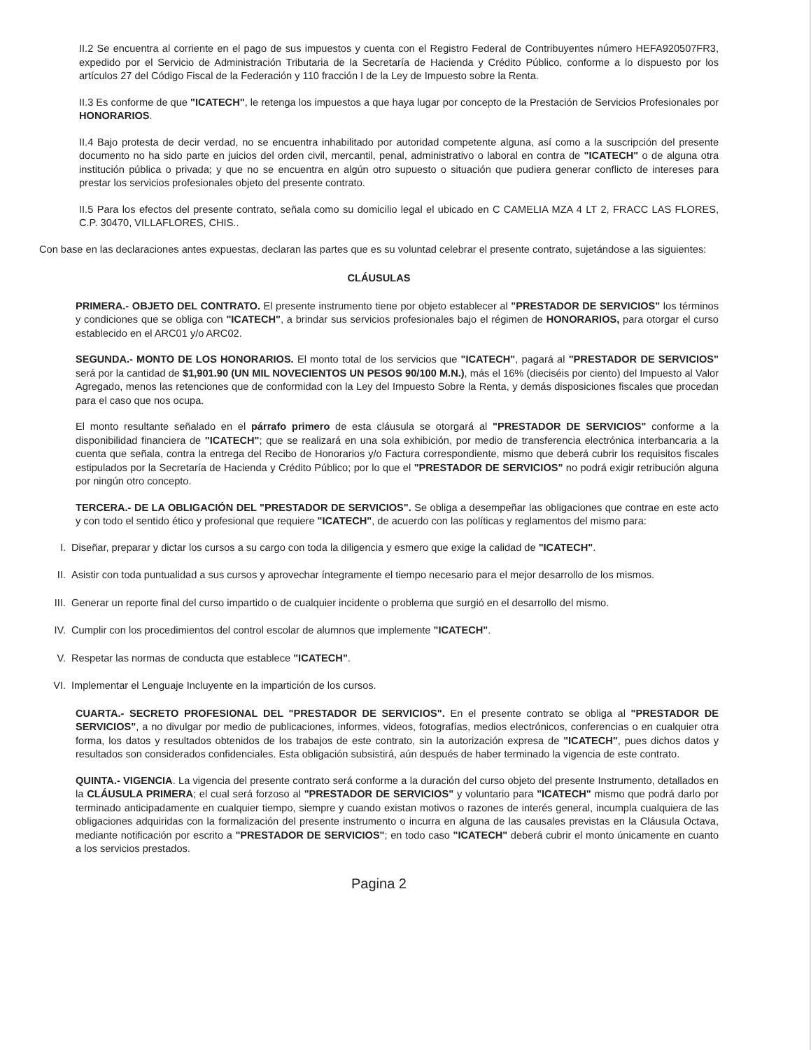II.2 Se encuentra al corriente en el pago de sus impuestos y cuenta con el Registro Federal de Contribuyentes número HEFA920507FR3, expedido por el Servicio de Administración Tributaria de la Secretaría de Hacienda y Crédito Público, conforme a lo dispuesto por los artículos 27 del Código Fiscal de la Federación y 110 fracción I de la Ley de Impuesto sobre la Renta.
II.3 Es conforme de que "ICATECH", le retenga los impuestos a que haya lugar por concepto de la Prestación de Servicios Profesionales por HONORARIOS.
II.4 Bajo protesta de decir verdad, no se encuentra inhabilitado por autoridad competente alguna, así como a la suscripción del presente documento no ha sido parte en juicios del orden civil, mercantil, penal, administrativo o laboral en contra de "ICATECH" o de alguna otra institución pública o privada; y que no se encuentra en algún otro supuesto o situación que pudiera generar conflicto de intereses para prestar los servicios profesionales objeto del presente contrato.
II.5 Para los efectos del presente contrato, señala como su domicilio legal el ubicado en C CAMELIA MZA 4 LT 2, FRACC LAS FLORES, C.P. 30470, VILLAFLORES, CHIS..
Con base en las declaraciones antes expuestas, declaran las partes que es su voluntad celebrar el presente contrato, sujetándose a las siguientes:
CLÁUSULAS
PRIMERA.- OBJETO DEL CONTRATO. El presente instrumento tiene por objeto establecer al "PRESTADOR DE SERVICIOS" los términos y condiciones que se obliga con "ICATECH", a brindar sus servicios profesionales bajo el régimen de HONORARIOS, para otorgar el curso establecido en el ARC01 y/o ARC02.
SEGUNDA.- MONTO DE LOS HONORARIOS. El monto total de los servicios que "ICATECH", pagará al "PRESTADOR DE SERVICIOS" será por la cantidad de $1,901.90 (UN MIL NOVECIENTOS UN PESOS 90/100 M.N.), más el 16% (dieciséis por ciento) del Impuesto al Valor Agregado, menos las retenciones que de conformidad con la Ley del Impuesto Sobre la Renta, y demás disposiciones fiscales que procedan para el caso que nos ocupa.
El monto resultante señalado en el párrafo primero de esta cláusula se otorgará al "PRESTADOR DE SERVICIOS" conforme a la disponibilidad financiera de "ICATECH"; que se realizará en una sola exhibición, por medio de transferencia electrónica interbancaria a la cuenta que señala, contra la entrega del Recibo de Honorarios y/o Factura correspondiente, mismo que deberá cubrir los requisitos fiscales estipulados por la Secretaría de Hacienda y Crédito Público; por lo que el "PRESTADOR DE SERVICIOS" no podrá exigir retribución alguna por ningún otro concepto.
TERCERA.- DE LA OBLIGACIÓN DEL "PRESTADOR DE SERVICIOS". Se obliga a desempeñar las obligaciones que contrae en este acto y con todo el sentido ético y profesional que requiere "ICATECH", de acuerdo con las políticas y reglamentos del mismo para:
I. Diseñar, preparar y dictar los cursos a su cargo con toda la diligencia y esmero que exige la calidad de "ICATECH".
II. Asistir con toda puntualidad a sus cursos y aprovechar íntegramente el tiempo necesario para el mejor desarrollo de los mismos.
III. Generar un reporte final del curso impartido o de cualquier incidente o problema que surgió en el desarrollo del mismo.
IV. Cumplir con los procedimientos del control escolar de alumnos que implemente "ICATECH".
V. Respetar las normas de conducta que establece "ICATECH".
VI. Implementar el Lenguaje Incluyente en la impartición de los cursos.
CUARTA.- SECRETO PROFESIONAL DEL "PRESTADOR DE SERVICIOS". En el presente contrato se obliga al "PRESTADOR DE SERVICIOS", a no divulgar por medio de publicaciones, informes, videos, fotografías, medios electrónicos, conferencias o en cualquier otra forma, los datos y resultados obtenidos de los trabajos de este contrato, sin la autorización expresa de "ICATECH", pues dichos datos y resultados son considerados confidenciales. Esta obligación subsistirá, aún después de haber terminado la vigencia de este contrato.
QUINTA.- VIGENCIA. La vigencia del presente contrato será conforme a la duración del curso objeto del presente Instrumento, detallados en la CLÁUSULA PRIMERA; el cual será forzoso al "PRESTADOR DE SERVICIOS" y voluntario para "ICATECH" mismo que podrá darlo por terminado anticipadamente en cualquier tiempo, siempre y cuando existan motivos o razones de interés general, incumpla cualquiera de las obligaciones adquiridas con la formalización del presente instrumento o incurra en alguna de las causales previstas en la Cláusula Octava, mediante notificación por escrito a "PRESTADOR DE SERVICIOS"; en todo caso "ICATECH" deberá cubrir el monto únicamente en cuanto a los servicios prestados.
Pagina 2